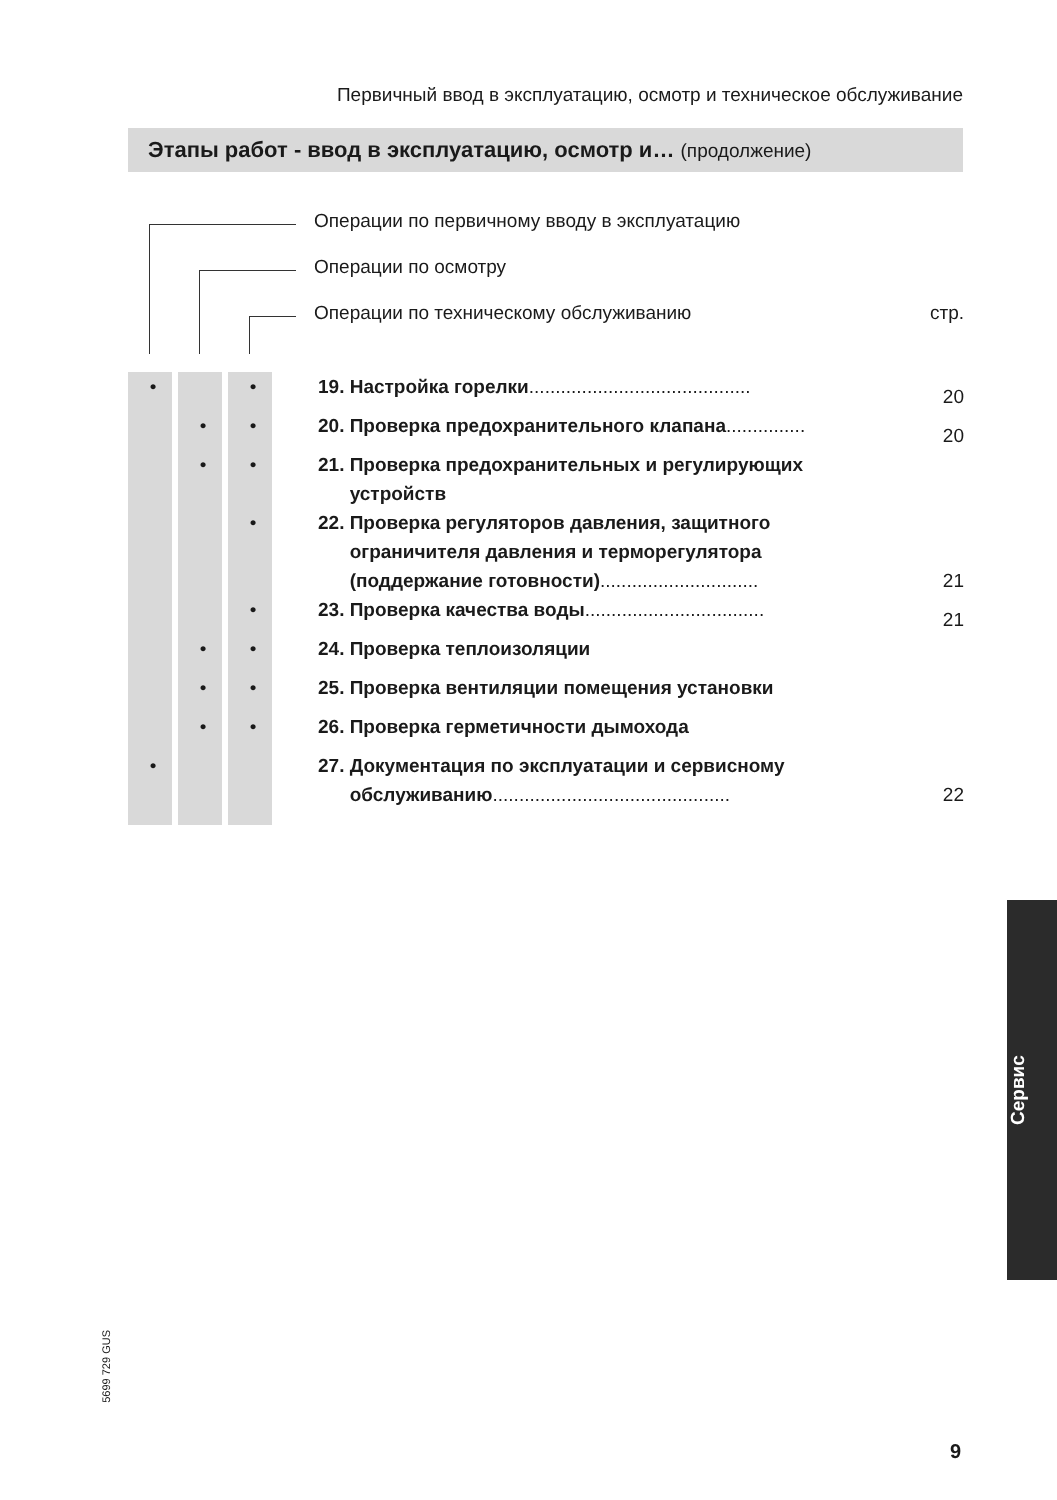Первичный ввод в эксплуатацию, осмотр и техническое обслуживание
Этапы работ - ввод в эксплуатацию, осмотр и… (продолжение)
Операции по первичному вводу в эксплуатацию
Операции по осмотру
Операции по техническому обслуживанию стр.
| • | | • | 19. Настройка горелки .......................................... | 20 |
| | • | • | 20. Проверка предохранительного клапана ............... | 20 |
| | • | • | 21. Проверка предохранительных и регулирующих устройств | |
| | | • | 22. Проверка регуляторов давления, защитного ограничителя давления и терморегулятора (поддержание готовности) .............................. | 21 |
| | | • | 23. Проверка качества воды .................................. | 21 |
| | • | • | 24. Проверка теплоизоляции | |
| | • | • | 25. Проверка вентиляции помещения установки | |
| | • | • | 26. Проверка герметичности дымохода | |
| • | | | 27. Документация по эксплуатации и сервисному обслуживанию ............................................. | 22 |
Сервис
5699 729 GUS
9